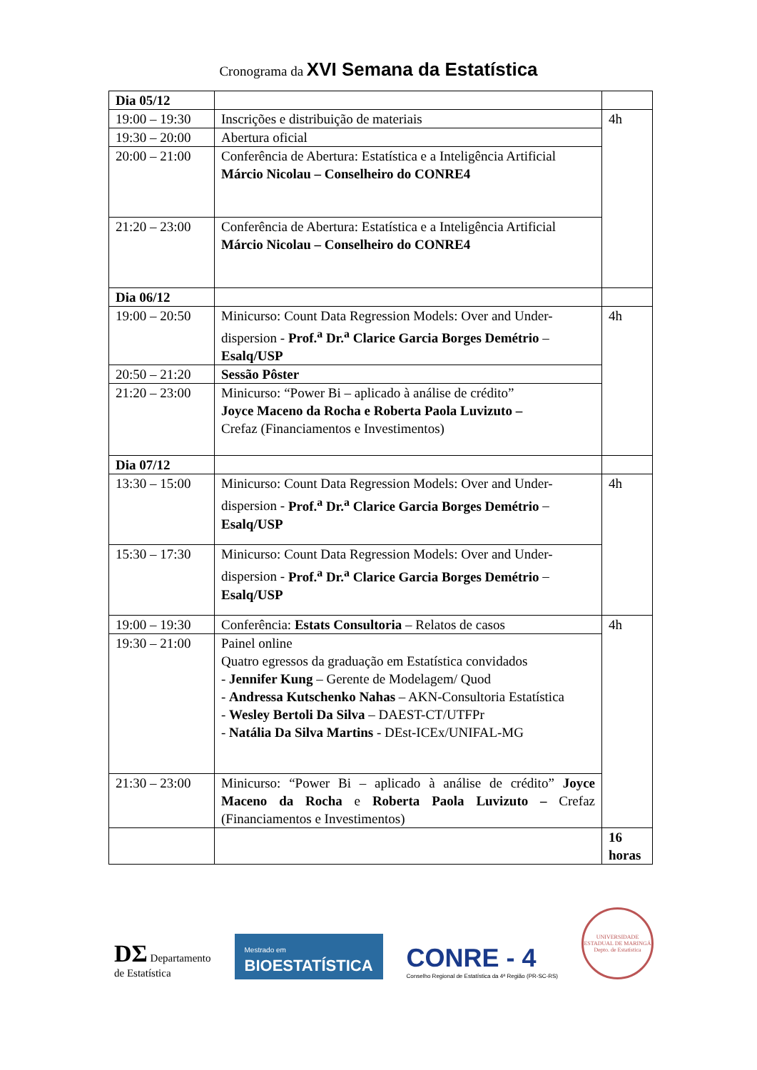Cronograma da XVI Semana da Estatística
| Dia 05/12 | | |
| 19:00 – 19:30 | Inscrições e distribuição de materiais | 4h |
| 19:30 – 20:00 | Abertura oficial | |
| 20:00 – 21:00 | Conferência de Abertura: Estatística e a Inteligência Artificial Márcio Nicolau – Conselheiro do CONRE4 | |
| 21:20 – 23:00 | Conferência de Abertura: Estatística e a Inteligência Artificial Márcio Nicolau – Conselheiro do CONRE4 | |
| Dia 06/12 | | |
| 19:00 – 20:50 | Minicurso: Count Data Regression Models: Over and Under-dispersion - Prof.<sup>a</sup> Dr.<sup>a</sup> Clarice Garcia Borges Demétrio – Esalq/USP | 4h |
| 20:50 – 21:20 | Sessão Pôster | |
| 21:20 – 23:00 | Minicurso: “Power Bi – aplicado à análise de crédito” Joyce Maceno da Rocha e Roberta Paola Luvizuto – Crefaz (Financiamentos e Investimentos) | |
| Dia 07/12 | | |
| 13:30 – 15:00 | Minicurso: Count Data Regression Models: Over and Under-dispersion - Prof.<sup>a</sup> Dr.<sup>a</sup> Clarice Garcia Borges Demétrio – Esalq/USP | 4h |
| 15:30 – 17:30 | Minicurso: Count Data Regression Models: Over and Under-dispersion - Prof.<sup>a</sup> Dr.<sup>a</sup> Clarice Garcia Borges Demétrio – Esalq/USP | |
| 19:00 – 19:30 | Conferência: Estats Consultoria – Relatos de casos | 4h |
| 19:30 – 21:00 | Painel online Quatro egressos da graduação em Estatística convidados - Jennifer Kung – Gerente de Modelagem/ Quod - Andressa Kutschenko Nahas – AKN-Consultoria Estatística - Wesley Bertoli Da Silva – DAEST-CT/UTFPr - Natália Da Silva Martins - DEst-ICEx/UNIFAL-MG | |
| 21:30 – 23:00 | Minicurso: “Power Bi – aplicado à análise de crédito” Joyce Maceno da Rocha e Roberta Paola Luvizuto – Crefaz (Financiamentos e Investimentos) | |
| | | 16 horas |
DΣ Departamento
de Estatística
Mestrado em
BIOESTATÍSTICA
CONRE - 4
Conselho Regional de Estatística da 4ª Região (PR-SC-RS)
UNIVERSIDADE ESTADUAL DE MARINGÁ
Depto. de Estatística